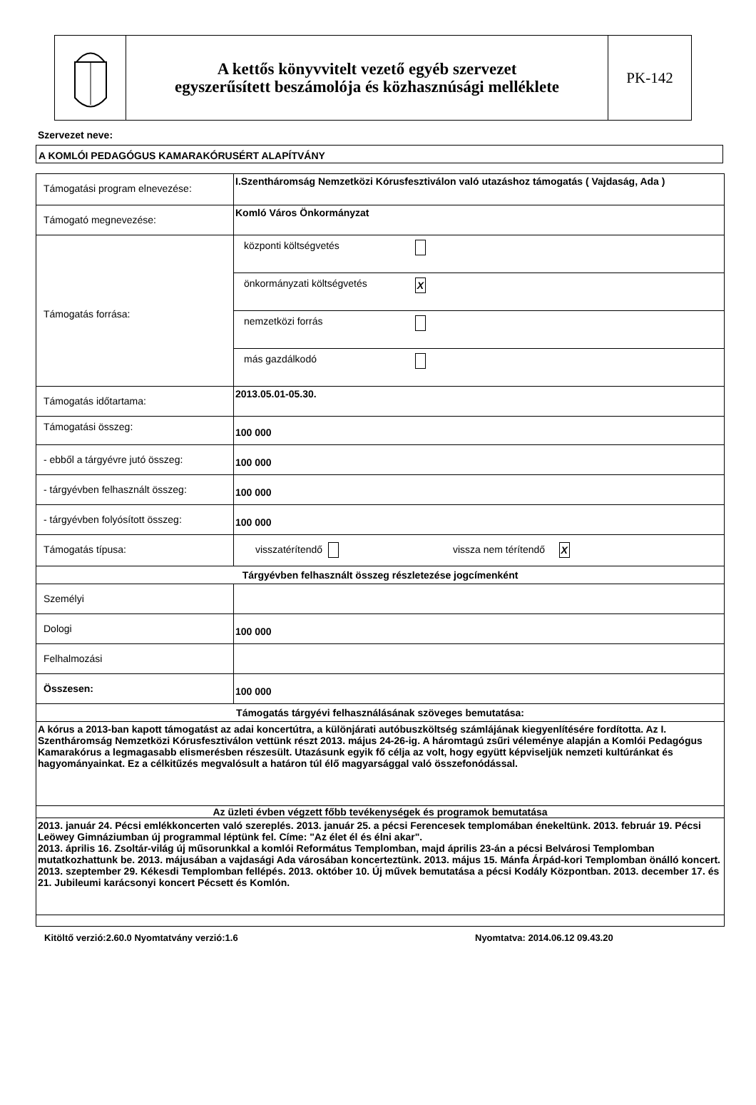A kettős könyvvitelt vezető egyéb szervezet
egyszerűsített beszámolója és közhasznúsági melléklete
PK-142
Szervezet neve:
A KOMLÓI PEDAGÓGUS KAMARAKÓRUSÉRT ALAPÍTVÁNY
| Támogatási program elnevezése: | I.Szentháromság Nemzetközi Kórusfesztiválon való utazáshoz támogatás ( Vajdaság, Ada ) |
| Támogató megnevezése: | Komló Város Önkormányzat |
| Támogatás forrása: | központi költségvetés önkormányzati költségvetés X nemzetközi forrás más gazdálkodó |
| Támogatás időtartama: | 2013.05.01-05.30. |
| Támogatási összeg: | 100 000 |
| - ebből a tárgyévre jutó összeg: | 100 000 |
| - tárgyévben felhasznált összeg: | 100 000 |
| - tárgyévben folyósított összeg: | 100 000 |
| Támogatás típusa: | visszatérítendő vissza nem térítendő X |
| Tárgyévben felhasznált összeg részletezése jogcímenként | |
| Személyi | |
| Dologi | 100 000 |
| Felhalmozási | |
| Összesen: | 100 000 |
| Támogatás tárgyévi felhasználásának szöveges bemutatása: | |
| A kórus a 2013-ban kapott támogatást az adai koncertútra, a különjárati autóbuszköltség számlájának kiegyenlítésére fordította. Az I. Szentháromság Nemzetközi Kórusfesztiválon vettünk részt 2013. május 24-26-ig. A háromtagú zsűri véleménye alapján a Komlói Pedagógus Kamarakórus a legmagasabb elismerésben részesült. Utazásunk egyik fő célja az volt, hogy együtt képviseljük nemzeti kultúránkat és hagyományainkat. Ez a célkitűzés megvalósult a határon túl élő magyarsággal való összefonódással. | |
| Az üzleti évben végzett főbb tevékenységek és programok bemutatása | |
| 2013. január 24. Pécsi emlékkoncerten való szereplés. 2013. január 25. a pécsi Ferencesek templomában énekeltünk. 2013. február 19. Pécsi Leöwey Gimnáziumban új programmal léptünk fel. Címe: "Az élet él és élni akar". 2013. április 16. Zsoltár-világ új műsorunkkal a komlói Református Templomban, majd április 23-án a pécsi Belvárosi Templomban mutatkozhattunk be. 2013. májusában a vajdasági Ada városában koncerteztünk. 2013. május 15. Mánfa Árpád-kori Templomban önálló koncert. 2013. szeptember 29. Kékesdi Templomban fellépés. 2013. október 10. Új művek bemutatása a pécsi Kodály Központban. 2013. december 17. és 21. Jubileumi karácsonyi koncert Pécsett és Komlón. | |
Kitöltő verzió:2.60.0 Nyomtatvány verzió:1.6 Nyomtatva: 2014.06.12 09.43.20